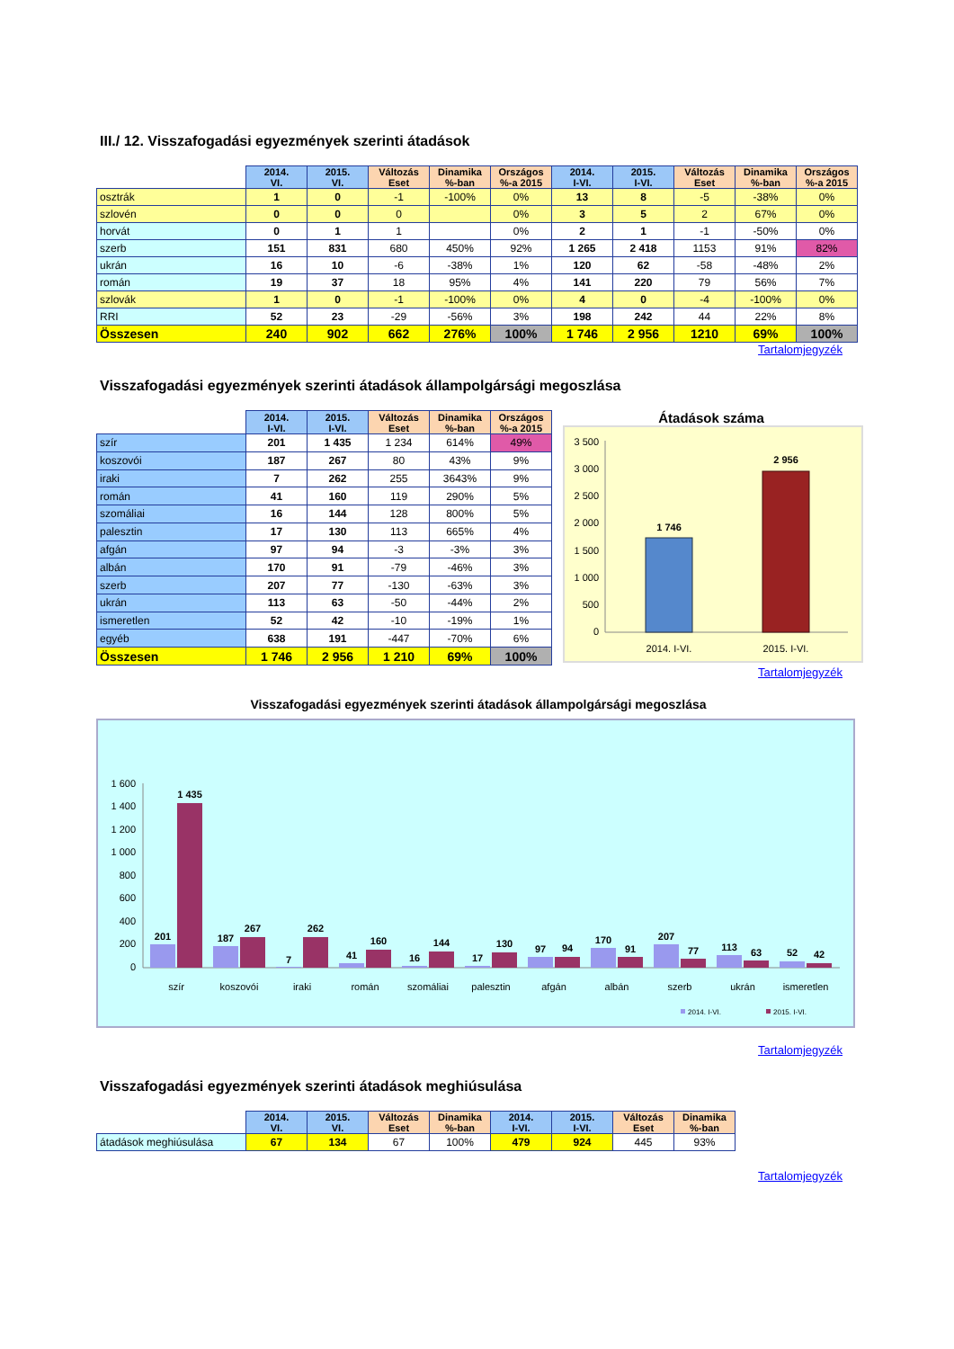III./ 12. Visszafogadási egyezmények szerinti átadások
| | 2014. VI. | 2015. VI. | Változás Eset | Dinamika %-ban | Országos %-a 2015 | 2014. I-VI. | 2015. I-VI. | Változás Eset | Dinamika %-ban | Országos %-a 2015 |
| osztrák | 1 | 0 | -1 | -100% | 0% | 13 | 8 | -5 | -38% | 0% |
| szlovén | 0 | 0 | 0 | | 0% | 3 | 5 | 2 | 67% | 0% |
| horvát | 0 | 1 | 1 | | 0% | 2 | 1 | -1 | -50% | 0% |
| szerb | 151 | 831 | 680 | 450% | 92% | 1 265 | 2 418 | 1153 | 91% | 82% |
| ukrán | 16 | 10 | -6 | -38% | 1% | 120 | 62 | -58 | -48% | 2% |
| román | 19 | 37 | 18 | 95% | 4% | 141 | 220 | 79 | 56% | 7% |
| szlovák | 1 | 0 | -1 | -100% | 0% | 4 | 0 | -4 | -100% | 0% |
| RRI | 52 | 23 | -29 | -56% | 3% | 198 | 242 | 44 | 22% | 8% |
| Összesen | 240 | 902 | 662 | 276% | 100% | 1 746 | 2 956 | 1210 | 69% | 100% |
Tartalomjegyzék
Visszafogadási egyezmények szerinti átadások állampolgársági megoszlása
| | 2014. I-VI. | 2015. I-VI. | Változás Eset | Dinamika %-ban | Országos %-a 2015 |
| szír | 201 | 1 435 | 1 234 | 614% | 49% |
| koszovói | 187 | 267 | 80 | 43% | 9% |
| iraki | 7 | 262 | 255 | 3643% | 9% |
| román | 41 | 160 | 119 | 290% | 5% |
| szomáliai | 16 | 144 | 128 | 800% | 5% |
| palesztin | 17 | 130 | 113 | 665% | 4% |
| afgán | 97 | 94 | -3 | -3% | 3% |
| albán | 170 | 91 | -79 | -46% | 3% |
| szerb | 207 | 77 | -130 | -63% | 3% |
| ukrán | 113 | 63 | -50 | -44% | 2% |
| ismeretlen | 52 | 42 | -10 | -19% | 1% |
| egyéb | 638 | 191 | -447 | -70% | 6% |
| Összesen | 1 746 | 2 956 | 1 210 | 69% | 100% |
Átadások száma
3 500
3 000
2 500
2 000
1 500
1 000
500
0
1 746
2 956
2014. I-VI.
2015. I-VI.
Tartalomjegyzék
Visszafogadási egyezmények szerinti átadások állampolgársági megoszlása
1 600
1 400
1 200
1 000
800
600
400
200
0
201
1 435
187
267
7
262
41
160
16
144
17
130
97
94
170
91
207
77
113
63
52
42
szír
koszovói
iraki
román
szomáliai
palesztin
afgán
albán
szerb
ukrán
ismeretlen
2014. I-VI.
2015. I-VI.
Tartalomjegyzék
Visszafogadási egyezmények szerinti átadások meghiúsulása
| | 2014. VI. | 2015. VI. | Változás Eset | Dinamika %-ban | 2014. I-VI. | 2015. I-VI. | Változás Eset | Dinamika %-ban |
| átadások meghiúsulása | 67 | 134 | 67 | 100% | 479 | 924 | 445 | 93% |
Tartalomjegyzék